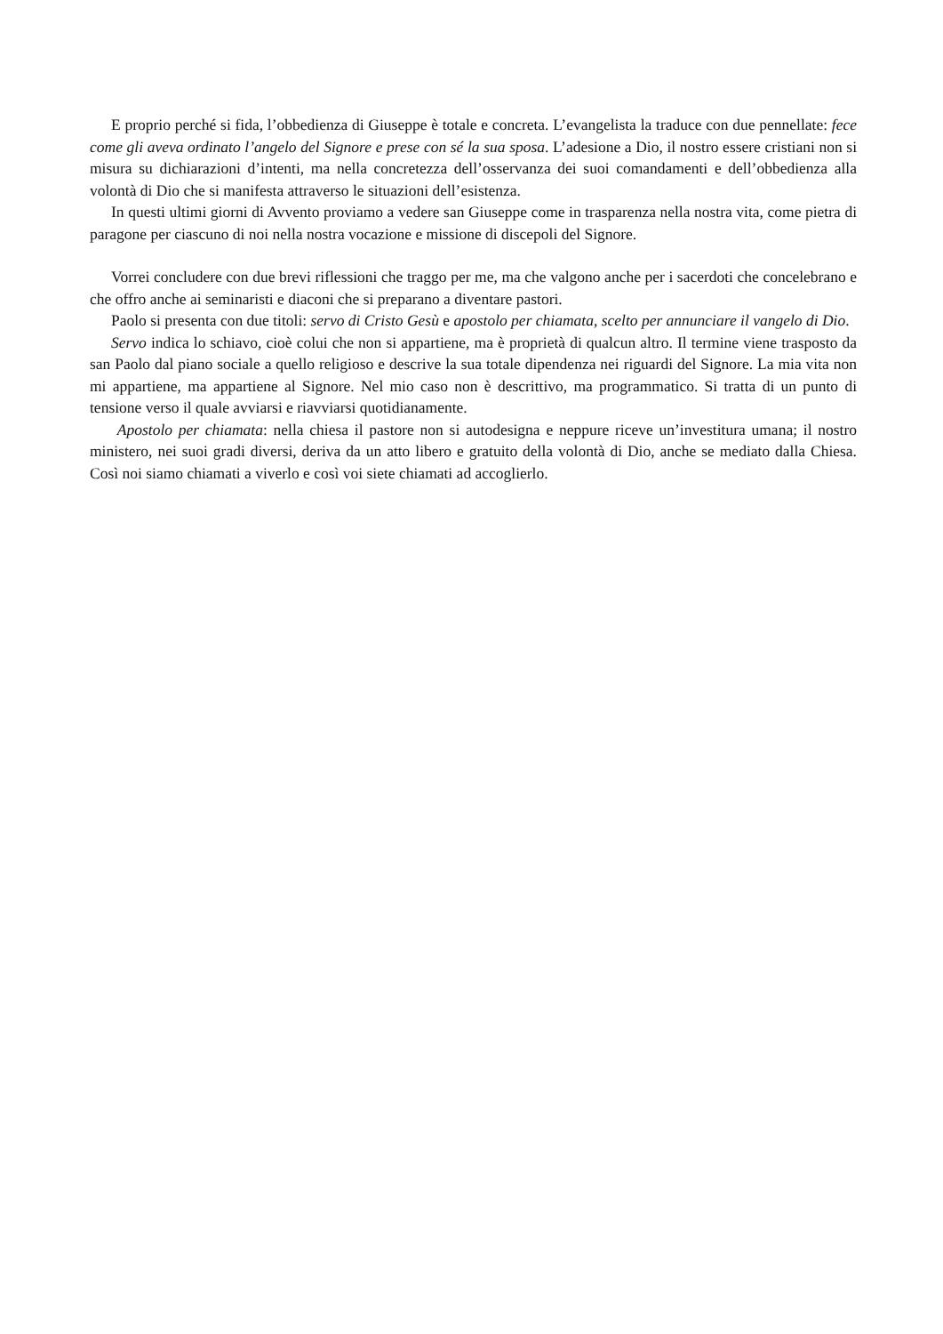E proprio perché si fida, l’obbedienza di Giuseppe è totale e concreta. L’evangelista la traduce con due pennellate: fece come gli aveva ordinato l’angelo del Signore e prese con sé la sua sposa. L’adesione a Dio, il nostro essere cristiani non si misura su dichiarazioni d’intenti, ma nella concretezza dell’osservanza dei suoi comandamenti e dell’obbedienza alla volontà di Dio che si manifesta attraverso le situazioni dell’esistenza.
In questi ultimi giorni di Avvento proviamo a vedere san Giuseppe come in trasparenza nella nostra vita, come pietra di paragone per ciascuno di noi nella nostra vocazione e missione di discepoli del Signore.
Vorrei concludere con due brevi riflessioni che traggo per me, ma che valgono anche per i sacerdoti che concelebrano e che offro anche ai seminaristi e diaconi che si preparano a diventare pastori.
Paolo si presenta con due titoli: servo di Cristo Gesù e apostolo per chiamata, scelto per annunciare il vangelo di Dio.
Servo indica lo schiavo, cioè colui che non si appartiene, ma è proprietà di qualcun altro. Il termine viene trasposto da san Paolo dal piano sociale a quello religioso e descrive la sua totale dipendenza nei riguardi del Signore. La mia vita non mi appartiene, ma appartiene al Signore. Nel mio caso non è descrittivo, ma programmatico. Si tratta di un punto di tensione verso il quale avviarsi e riavviarsi quotidianamente.
Apostolo per chiamata: nella chiesa il pastore non si autodesigna e neppure riceve un’investitura umana; il nostro ministero, nei suoi gradi diversi, deriva da un atto libero e gratuito della volontà di Dio, anche se mediato dalla Chiesa. Così noi siamo chiamati a viverlo e così voi siete chiamati ad accoglierlo.